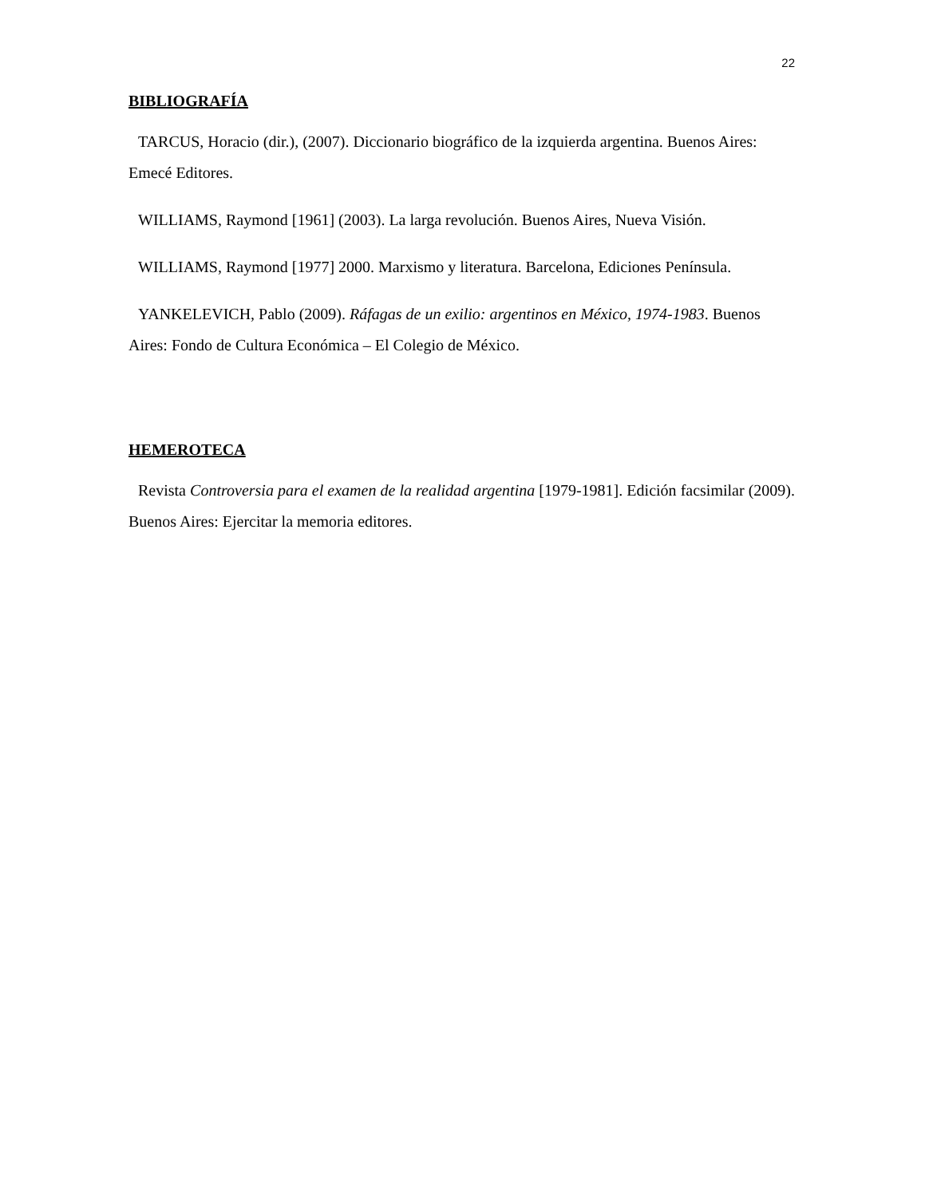22
BIBLIOGRAFÍA
TARCUS, Horacio (dir.), (2007). Diccionario biográfico de la izquierda argentina. Buenos Aires: Emecé Editores.
WILLIAMS, Raymond [1961] (2003). La larga revolución. Buenos Aires, Nueva Visión.
WILLIAMS, Raymond [1977] 2000. Marxismo y literatura. Barcelona, Ediciones Península.
YANKELEVICH, Pablo (2009). Ráfagas de un exilio: argentinos en México, 1974-1983. Buenos Aires: Fondo de Cultura Económica – El Colegio de México.
HEMEROTECA
Revista Controversia para el examen de la realidad argentina [1979-1981]. Edición facsimilar (2009). Buenos Aires: Ejercitar la memoria editores.